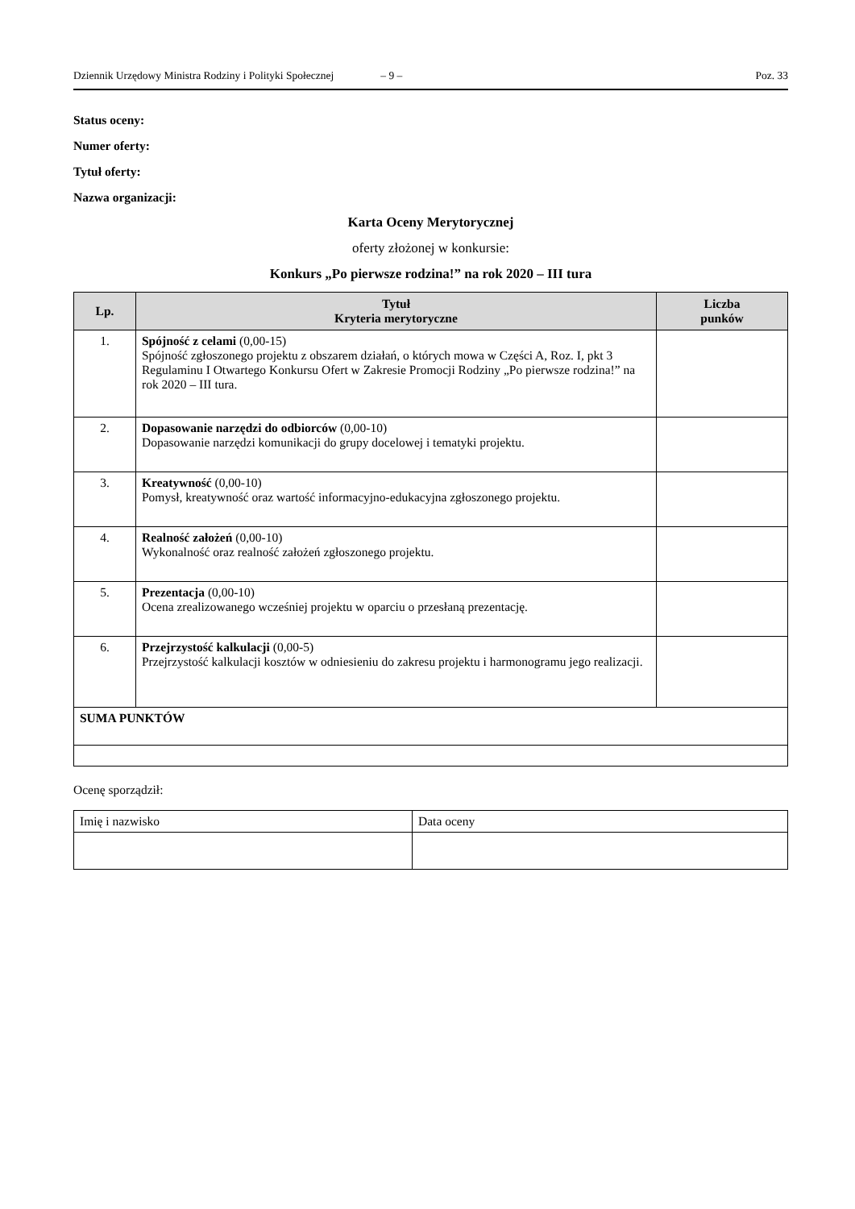Dziennik Urzędowy Ministra Rodziny i Polityki Społecznej – 9 – Poz. 33
Status oceny:
Numer oferty:
Tytuł oferty:
Nazwa organizacji:
Karta Oceny Merytorycznej
oferty złożonej w konkursie:
Konkurs „Po pierwsze rodzina!” na rok 2020 – III tura
| Lp. | Tytuł Kryteria merytoryczne | Liczba punków |
| --- | --- | --- |
| 1. | Spójność z celami (0,00-15) Spójność zgłoszonego projektu z obszarem działań, o których mowa w Części A, Roz. I, pkt 3 Regulaminu I Otwartego Konkursu Ofert w Zakresie Promocji Rodziny „Po pierwsze rodzina!” na rok 2020 – III tura. | |
| 2. | Dopasowanie narzędzi do odbiorców (0,00-10) Dopasowanie narzędzi komunikacji do grupy docelowej i tematyki projektu. | |
| 3. | Kreatywność (0,00-10) Pomysł, kreatywność oraz wartość informacyjno-edukacyjna zgłoszonego projektu. | |
| 4. | Realność założeń (0,00-10) Wykonalność oraz realność założeń zgłoszonego projektu. | |
| 5. | Prezentacja (0,00-10) Ocena zrealizowanego wcześniej projektu w oparciu o przesłaną prezentację. | |
| 6. | Przejrzystość kalkulacji (0,00-5) Przejrzystość kalkulacji kosztów w odniesieniu do zakresu projektu i harmonogramu jego realizacji. | |
| SUMA PUNKTÓW | | |
Ocenę sporządził:
| Imię i nazwisko | Data oceny |